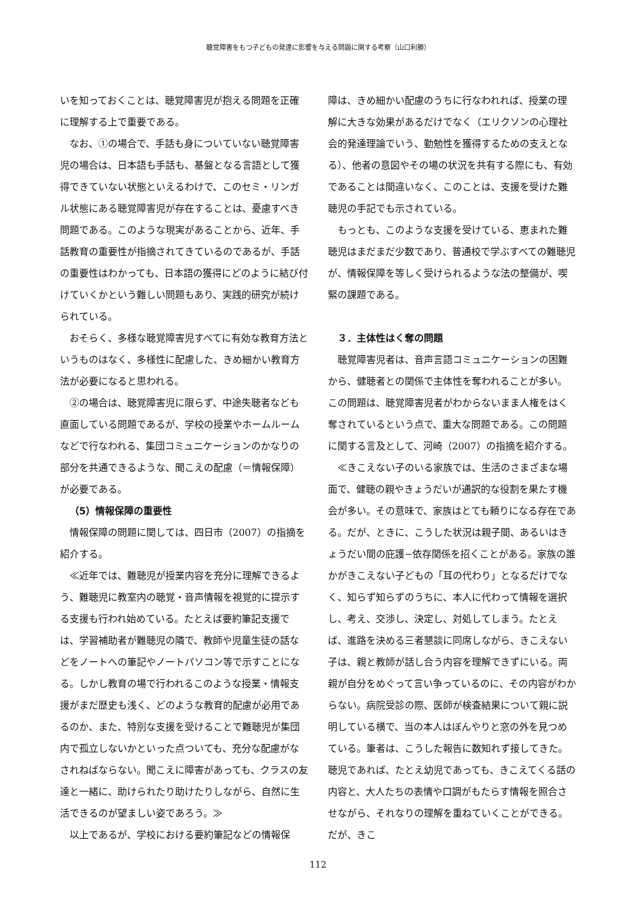聴覚障害をもつ子どもの発達に影響を与える問題に関する考察（山口利勝）
いを知っておくことは、聴覚障害児が抱える問題を正確に理解する上で重要である。
なお、①の場合で、手話も身についていない聴覚障害児の場合は、日本語も手話も、基盤となる言語として獲得できていない状態といえるわけで、このセミ・リンガル状態にある聴覚障害児が存在することは、憂慮すべき問題である。このような現実があることから、近年、手話教育の重要性が指摘されてきているのであるが、手話の重要性はわかっても、日本語の獲得にどのように結び付けていくかという難しい問題もあり、実践的研究が続けられている。
おそらく、多様な聴覚障害児すべてに有効な教育方法というものはなく、多様性に配慮した、きめ細かい教育方法が必要になると思われる。
②の場合は、聴覚障害児に限らず、中途失聴者なども直面している問題であるが、学校の授業やホームルームなどで行なわれる、集団コミュニケーションのかなりの部分を共通できるような、聞こえの配慮（＝情報保障）が必要である。
（5）情報保障の重要性
情報保障の問題に関しては、四日市（2007）の指摘を紹介する。
≪近年では、難聴児が授業内容を充分に理解できるよう、難聴児に教室内の聴覚・音声情報を視覚的に提示する支援も行われ始めている。たとえば要約筆記支援では、学習補助者が難聴児の隣で、教師や児童生徒の話などをノートへの筆記やノートパソコン等で示すことになる。しかし教育の場で行われるこのような授業・情報支援がまだ歴史も浅く、どのような教育的配慮が必用であるのか、また、特別な支援を受けることで難聴児が集団内で孤立しないかといった点ついても、充分な配慮がなされねばならない。聞こえに障害があっても、クラスの友達と一緒に、助けられたり助けたりしながら、自然に生活できるのが望ましい姿であろう。≫
以上であるが、学校における要約筆記などの情報保
障は、きめ細かい配慮のうちに行なわれれば、授業の理解に大きな効果があるだけでなく（エリクソンの心理社会的発達理論でいう、勤勉性を獲得するための支えとなる）、他者の意図やその場の状況を共有する際にも、有効であることは間違いなく、このことは、支援を受けた難聴児の手記でも示されている。
もっとも、このような支援を受けている、恵まれた難聴児はまだまだ少数であり、普通校で学ぶすべての難聴児が、情報保障を等しく受けられるような法の整備が、喫緊の課題である。
３．主体性はく奪の問題
聴覚障害児者は、音声言語コミュニケーションの困難から、健聴者との関係で主体性を奪われることが多い。この問題は、聴覚障害児者がわからないまま人権をはく奪されているという点で、重大な問題である。この問題に関する言及として、河崎（2007）の指摘を紹介する。
≪きこえない子のいる家族では、生活のさまざまな場面で、健聴の親やきょうだいが通訳的な役割を果たす機会が多い。その意味で、家族はとても頼りになる存在である。だが、ときに、こうした状況は親子間、あるいはきょうだい間の庇護−依存関係を招くことがある。家族の誰かがきこえない子どもの「耳の代わり」となるだけでなく、知らず知らずのうちに、本人に代わって情報を選択し、考え、交渉し、決定し、対処してしまう。たとえば、進路を決める三者懇談に同席しながら、きこえない子は、親と教師が話し合う内容を理解できずにいる。両親が自分をめぐって言い争っているのに、その内容がわからない。病院受診の際、医師が検査結果について親に説明している横で、当の本人はぼんやりと窓の外を見つめている。筆者は、こうした報告に数知れず接してきた。聴児であれば、たとえ幼児であっても、きこえてくる話の内容と、大人たちの表情や口調がもたらす情報を照合させながら、それなりの理解を重ねていくことができる。だが、きこ
112